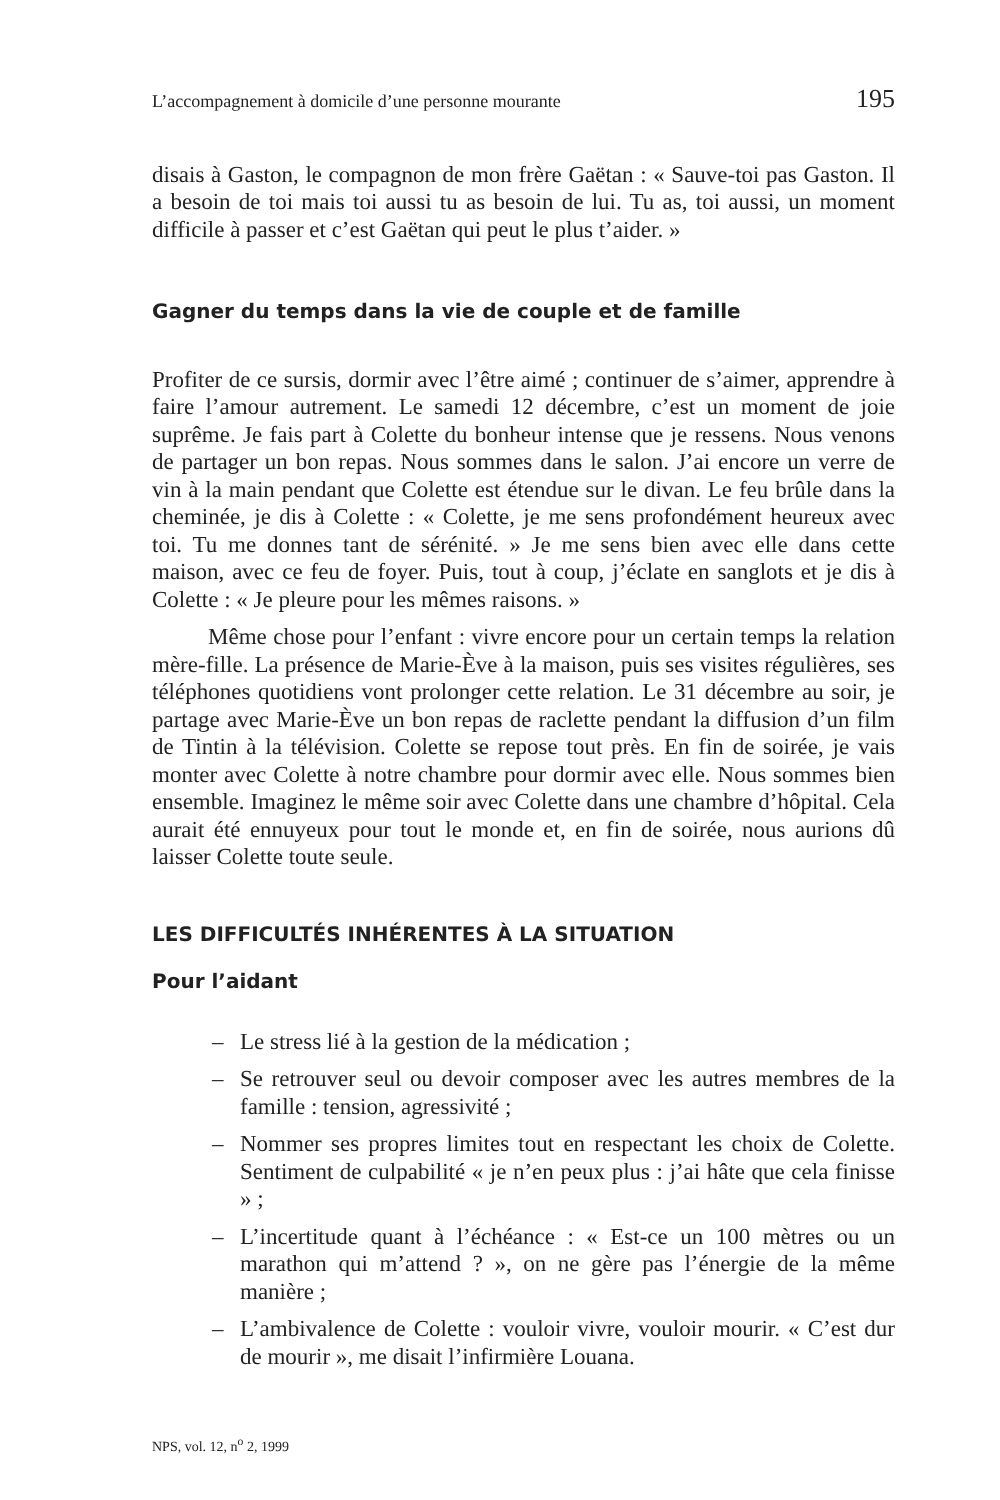L’accompagnement à domicile d’une personne mourante 195
disais à Gaston, le compagnon de mon frère Gaëtan : « Sauve-toi pas Gaston. Il a besoin de toi mais toi aussi tu as besoin de lui. Tu as, toi aussi, un moment difficile à passer et c’est Gaëtan qui peut le plus t’aider. »
Gagner du temps dans la vie de couple et de famille
Profiter de ce sursis, dormir avec l’être aimé ; continuer de s’aimer, apprendre à faire l’amour autrement. Le samedi 12 décembre, c’est un moment de joie suprême. Je fais part à Colette du bonheur intense que je ressens. Nous venons de partager un bon repas. Nous sommes dans le salon. J’ai encore un verre de vin à la main pendant que Colette est étendue sur le divan. Le feu brûle dans la cheminée, je dis à Colette : « Colette, je me sens profondément heureux avec toi. Tu me donnes tant de sérénité. » Je me sens bien avec elle dans cette maison, avec ce feu de foyer. Puis, tout à coup, j’éclate en sanglots et je dis à Colette : « Je pleure pour les mêmes raisons. »
Même chose pour l’enfant : vivre encore pour un certain temps la relation mère-fille. La présence de Marie-Ève à la maison, puis ses visites régulières, ses téléphones quotidiens vont prolonger cette relation. Le 31 décembre au soir, je partage avec Marie-Ève un bon repas de raclette pendant la diffusion d’un film de Tintin à la télévision. Colette se repose tout près. En fin de soirée, je vais monter avec Colette à notre chambre pour dormir avec elle. Nous sommes bien ensemble. Imaginez le même soir avec Colette dans une chambre d’hôpital. Cela aurait été ennuyeux pour tout le monde et, en fin de soirée, nous aurions dû laisser Colette toute seule.
LES DIFFICULTÉS INHÉRENTES À LA SITUATION
Pour l’aidant
– Le stress lié à la gestion de la médication ;
– Se retrouver seul ou devoir composer avec les autres membres de la famille : tension, agressivité ;
– Nommer ses propres limites tout en respectant les choix de Colette. Sentiment de culpabilité « je n’en peux plus : j’ai hâte que cela finisse » ;
– L’incertitude quant à l’échéance : « Est-ce un 100 mètres ou un marathon qui m’attend ? », on ne gère pas l’énergie de la même manière ;
– L’ambivalence de Colette : vouloir vivre, vouloir mourir. « C’est dur de mourir », me disait l’infirmière Louana.
NPS, vol. 12, n<sup>o</sup> 2, 1999